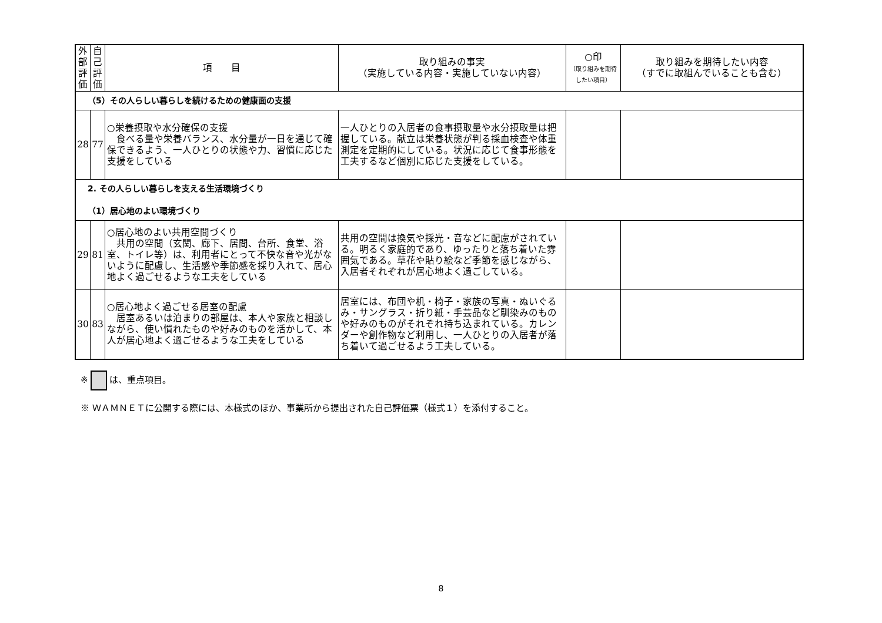| 外 部 評 価 | 自 己 評 価 | 項 目 | 取り組みの事実 （実施している内容・実施していない内容） | ○印 （取り組みを期待したい項目） | 取り組みを期待したい内容 （すでに取組んでいることも含む） |
| --- | --- | --- | --- | --- | --- |
| （5）その人らしい暮らしを続けるための健康面の支援 | | | | | |
| 28 | 77 | ○栄養摂取や水分確保の支援 食べる量や栄養バランス、水分量が一日を通じて確保できるよう、一人ひとりの状態や力、習慣に応じた支援をしている | 一人ひとりの入居者の食事摂取量や水分摂取量は把握している。献立は栄養状態が判る採血検査や体重測定を定期的にしている。状況に応じて食事形態を工夫するなど個別に応じた支援をしている。 | | |
| 2. その人らしい暮らしを支える生活環境づくり （1）居心地のよい環境づくり | | | | | |
| 29 | 81 | ○居心地のよい共用空間づくり 共用の空間（玄関、廊下、居間、台所、食堂、浴室、トイレ等）は、利用者にとって不快な音や光がないように配慮し、生活感や季節感を採り入れて、居心地よく過ごせるような工夫をしている | 共用の空間は換気や採光・音などに配慮がされている。明るく家庭的であり、ゆったりと落ち着いた雰囲気である。草花や貼り絵など季節を感じながら、入居者それぞれが居心地よく過ごしている。 | | |
| 30 | 83 | ○居心地よく過ごせる居室の配慮 居室あるいは泊まりの部屋は、本人や家族と相談しながら、使い慣れたものや好みのものを活かして、本人が居心地よく過ごせるような工夫をしている | 居室には、布団や机・椅子・家族の写真・ぬいぐるみ・サングラス・折り紙・手芸品など馴染みのものや好みのものがそれぞれ持ち込まれている。カレンダーや創作物など利用し、一人ひとりの入居者が落ち着いて過ごせるよう工夫している。 | | |
※ は、重点項目。
※ ＷＡＭＮＥＴに公開する際には、本様式のほか、事業所から提出された自己評価票（様式１）を添付すること。
8